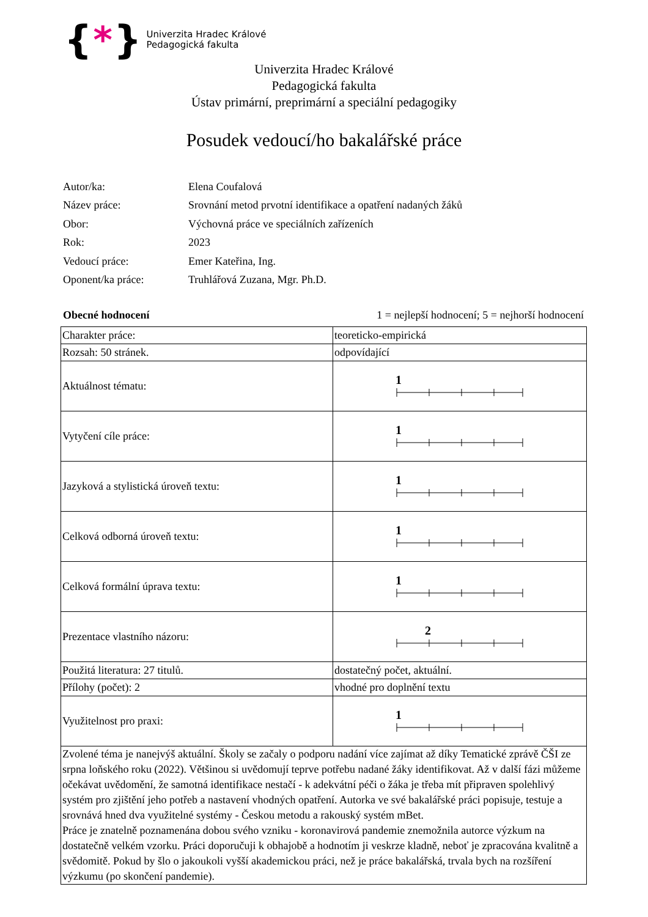{ * }
Univerzita Hradec Králové
Pedagogická fakulta
Univerzita Hradec Králové
Pedagogická fakulta
Ústav primární, preprimární a speciální pedagogiky
Posudek vedoucí/ho bakalářské práce
| Autor/ka: | Elena Coufalová |
| Název práce: | Srovnání metod prvotní identifikace a opatření nadaných žáků |
| Obor: | Výchovná práce ve speciálních zařízeních |
| Rok: | 2023 |
| Vedoucí práce: | Emer Kateřina, Ing. |
| Oponent/ka práce: | Truhlářová Zuzana, Mgr. Ph.D. |
Obecné hodnocení 1 = nejlepší hodnocení; 5 = nejhorší hodnocení
| Charakter práce: | teoreticko-empirická |
| Rozsah: 50 stránek. | odpovídající |
| Aktuálnost tématu: | 1 |
| Vytyčení cíle práce: | 1 |
| Jazyková a stylistická úroveň textu: | 1 |
| Celková odborná úroveň textu: | 1 |
| Celková formální úprava textu: | 1 |
| Prezentace vlastního názoru: | 2 |
| Použitá literatura: 27 titulů. | dostatečný počet, aktuální. |
| Přílohy (počet): 2 | vhodné pro doplnění textu |
| Využitelnost pro praxi: | 1 |
| Zvolené téma je nanejvýš aktuální. Školy se začaly o podporu nadání více zajímat až díky Tematické zprávě ČŠI ze srpna loňského roku (2022). Většinou si uvědomují teprve potřebu nadané žáky identifikovat. Až v další fázi můžeme očekávat uvědomění, že samotná identifikace nestačí - k adekvátní péči o žáka je třeba mít připraven spolehlivý systém pro zjištění jeho potřeb a nastavení vhodných opatření. Autorka ve své bakalářské práci popisuje, testuje a srovnává hned dva využitelné systémy - Českou metodu a rakouský systém mBet. Práce je znatelně poznamenána dobou svého vzniku - koronavirová pandemie znemožnila autorce výzkum na dostatečně velkém vzorku. Práci doporučuji k obhajobě a hodnotím ji veskrze kladně, neboť je zpracována kvalitně a svědomitě. Pokud by šlo o jakoukoli vyšší akademickou práci, než je práce bakalářská, trvala bych na rozšíření výzkumu (po skončení pandemie). | |